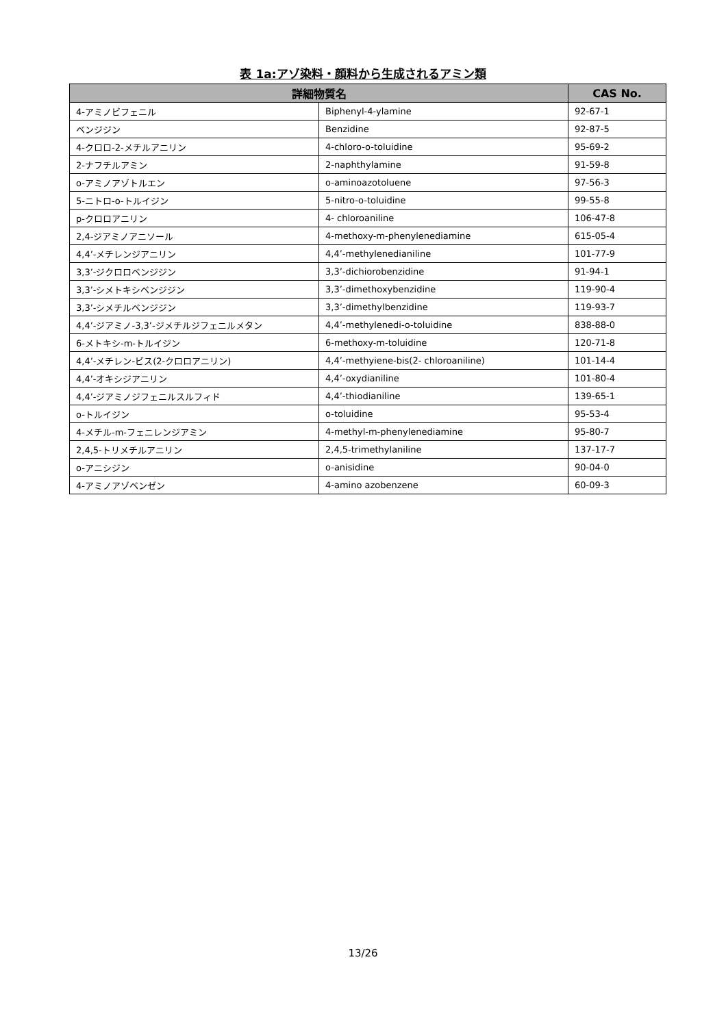表 1a:アゾ染料・顔料から生成されるアミン類
| 詳細物質名 | | CAS No. |
| --- | --- | --- |
| 4-アミノビフェニル | Biphenyl-4-ylamine | 92-67-1 |
| ベンジジン | Benzidine | 92-87-5 |
| 4-クロロ-2-メチルアニリン | 4-chloro-o-toluidine | 95-69-2 |
| 2-ナフチルアミン | 2-naphthylamine | 91-59-8 |
| o-アミノアゾトルエン | o-aminoazotoluene | 97-56-3 |
| 5-ニトロ-o-トルイジン | 5-nitro-o-toluidine | 99-55-8 |
| p-クロロアニリン | 4- chloroaniline | 106-47-8 |
| 2,4-ジアミノアニソール | 4-methoxy-m-phenylenediamine | 615-05-4 |
| 4,4’-メチレンジアニリン | 4,4’-methylenedianiline | 101-77-9 |
| 3,3’-ジクロロベンジジン | 3,3’-dichiorobenzidine | 91-94-1 |
| 3,3’-シメトキシベンジジン | 3,3’-dimethoxybenzidine | 119-90-4 |
| 3,3’-シメチルベンジジン | 3,3’-dimethylbenzidine | 119-93-7 |
| 4,4’-ジアミノ-3,3’-ジメチルジフェニルメタン | 4,4’-methylenedi-o-toluidine | 838-88-0 |
| 6-メトキシ-m-トルイジン | 6-methoxy-m-toluidine | 120-71-8 |
| 4,4’-メチレン-ビス(2-クロロアニリン) | 4,4’-methyiene-bis(2- chloroaniline) | 101-14-4 |
| 4,4’-オキシジアニリン | 4,4’-oxydianiline | 101-80-4 |
| 4,4’-ジアミノジフェニルスルフィド | 4,4’-thiodianiline | 139-65-1 |
| o-トルイジン | o-toluidine | 95-53-4 |
| 4-メチル-m-フェニレンジアミン | 4-methyl-m-phenylenediamine | 95-80-7 |
| 2,4,5-トリメチルアニリン | 2,4,5-trimethylaniline | 137-17-7 |
| o-アニシジン | o-anisidine | 90-04-0 |
| 4-アミノアゾベンゼン | 4-amino azobenzene | 60-09-3 |
13/26